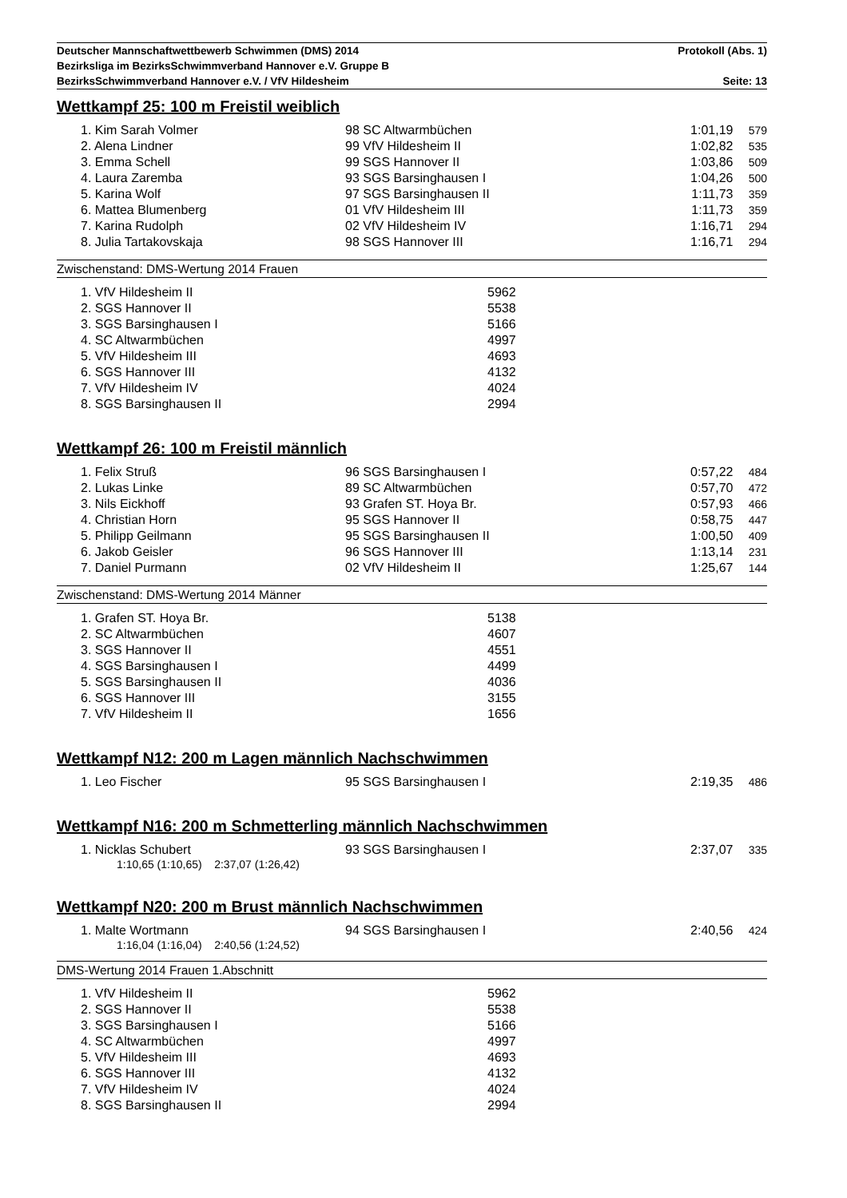Deutscher Mannschaftwettbewerb Schwimmen (DMS) 2014 Protokoll (Abs. 1)
Bezirksliga im BezirksSchwimmverband Hannover e.V. Gruppe B
BezirksSchwimmverband Hannover e.V. / VfV Hildesheim Seite: 13
Wettkampf 25: 100 m Freistil weiblich
| 1. Kim Sarah Volmer | 98 SC Altwarmbüchen | 1:01,19 | 579 |
| 2. Alena Lindner | 99 VfV Hildesheim II | 1:02,82 | 535 |
| 3. Emma Schell | 99 SGS Hannover II | 1:03,86 | 509 |
| 4. Laura Zaremba | 93 SGS Barsinghausen I | 1:04,26 | 500 |
| 5. Karina Wolf | 97 SGS Barsinghausen II | 1:11,73 | 359 |
| 6. Mattea Blumenberg | 01 VfV Hildesheim III | 1:11,73 | 359 |
| 7. Karina Rudolph | 02 VfV Hildesheim IV | 1:16,71 | 294 |
| 8. Julia Tartakovskaja | 98 SGS Hannover III | 1:16,71 | 294 |
Zwischenstand: DMS-Wertung 2014 Frauen
| 1. VfV Hildesheim II | 5962 |
| 2. SGS Hannover II | 5538 |
| 3. SGS Barsinghausen I | 5166 |
| 4. SC Altwarmbüchen | 4997 |
| 5. VfV Hildesheim III | 4693 |
| 6. SGS Hannover III | 4132 |
| 7. VfV Hildesheim IV | 4024 |
| 8. SGS Barsinghausen II | 2994 |
Wettkampf 26: 100 m Freistil männlich
| 1. Felix Struß | 96 SGS Barsinghausen I | 0:57,22 | 484 |
| 2. Lukas Linke | 89 SC Altwarmbüchen | 0:57,70 | 472 |
| 3. Nils Eickhoff | 93 Grafen ST. Hoya Br. | 0:57,93 | 466 |
| 4. Christian Horn | 95 SGS Hannover II | 0:58,75 | 447 |
| 5. Philipp Geilmann | 95 SGS Barsinghausen II | 1:00,50 | 409 |
| 6. Jakob Geisler | 96 SGS Hannover III | 1:13,14 | 231 |
| 7. Daniel Purmann | 02 VfV Hildesheim II | 1:25,67 | 144 |
Zwischenstand: DMS-Wertung 2014 Männer
| 1. Grafen ST. Hoya Br. | 5138 |
| 2. SC Altwarmbüchen | 4607 |
| 3. SGS Hannover II | 4551 |
| 4. SGS Barsinghausen I | 4499 |
| 5. SGS Barsinghausen II | 4036 |
| 6. SGS Hannover III | 3155 |
| 7. VfV Hildesheim II | 1656 |
Wettkampf N12: 200 m Lagen männlich Nachschwimmen
| 1. Leo Fischer | 95 SGS Barsinghausen I | 2:19,35 | 486 |
Wettkampf N16: 200 m Schmetterling männlich Nachschwimmen
| 1. Nicklas Schubert | 93 SGS Barsinghausen I | 2:37,07 | 335 |
1:10,65 (1:10,65) 2:37,07 (1:26,42)
Wettkampf N20: 200 m Brust männlich Nachschwimmen
| 1. Malte Wortmann | 94 SGS Barsinghausen I | 2:40,56 | 424 |
1:16,04 (1:16,04) 2:40,56 (1:24,52)
DMS-Wertung 2014 Frauen 1.Abschnitt
| 1. VfV Hildesheim II | 5962 |
| 2. SGS Hannover II | 5538 |
| 3. SGS Barsinghausen I | 5166 |
| 4. SC Altwarmbüchen | 4997 |
| 5. VfV Hildesheim III | 4693 |
| 6. SGS Hannover III | 4132 |
| 7. VfV Hildesheim IV | 4024 |
| 8. SGS Barsinghausen II | 2994 |